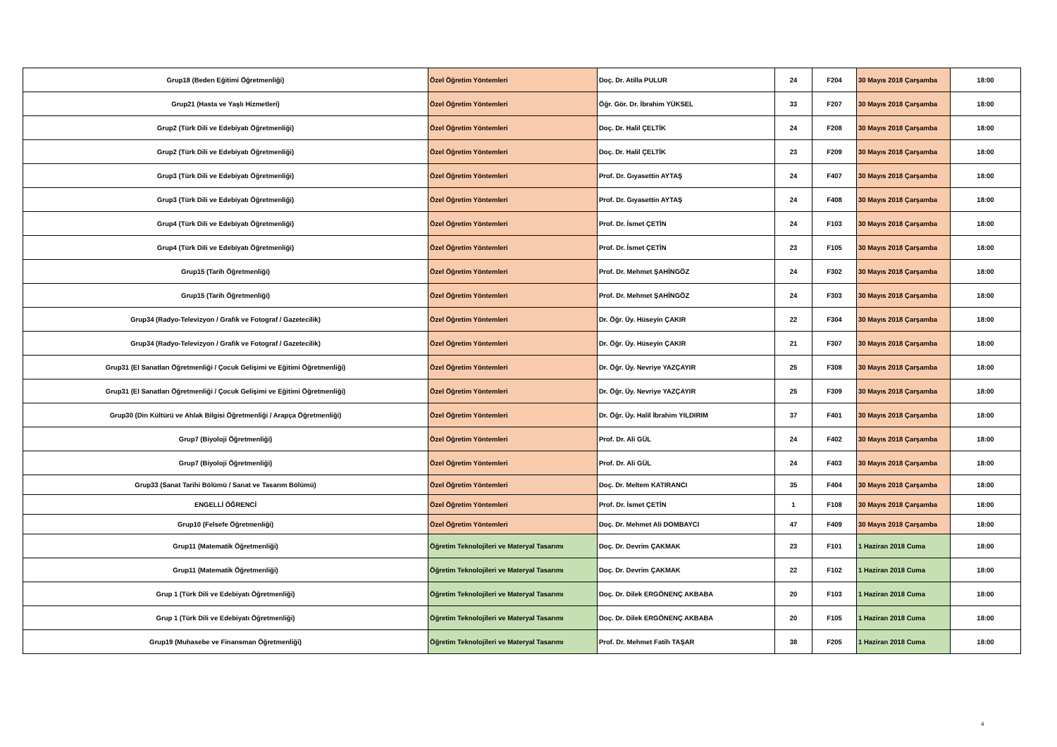| Grup18 (Beden Eğitimi Öğretmenliği) | Özel Öğretim Yöntemleri | Doç. Dr. Atilla PULUR | 24 | F204 | 30 Mayıs 2018 Çarşamba | 18:00 |
| Grup21 (Hasta ve Yaşlı Hizmetleri) | Özel Öğretim Yöntemleri | Öğr. Gör. Dr. İbrahim YÜKSEL | 33 | F207 | 30 Mayıs 2018 Çarşamba | 18:00 |
| Grup2 (Türk Dili ve Edebiyatı Öğretmenliği) | Özel Öğretim Yöntemleri | Doç. Dr. Halil ÇELTİK | 24 | F208 | 30 Mayıs 2018 Çarşamba | 18:00 |
| Grup2 (Türk Dili ve Edebiyatı Öğretmenliği) | Özel Öğretim Yöntemleri | Doç. Dr. Halil ÇELTİK | 23 | F209 | 30 Mayıs 2018 Çarşamba | 18:00 |
| Grup3 (Türk Dili ve Edebiyatı Öğretmenliği) | Özel Öğretim Yöntemleri | Prof. Dr. Gıyasettin AYTAŞ | 24 | F407 | 30 Mayıs 2018 Çarşamba | 18:00 |
| Grup3 (Türk Dili ve Edebiyatı Öğretmenliği) | Özel Öğretim Yöntemleri | Prof. Dr. Gıyasettin AYTAŞ | 24 | F408 | 30 Mayıs 2018 Çarşamba | 18:00 |
| Grup4 (Türk Dili ve Edebiyatı Öğretmenliği) | Özel Öğretim Yöntemleri | Prof. Dr. İsmet ÇETİN | 24 | F103 | 30 Mayıs 2018 Çarşamba | 18:00 |
| Grup4 (Türk Dili ve Edebiyatı Öğretmenliği) | Özel Öğretim Yöntemleri | Prof. Dr. İsmet ÇETİN | 23 | F105 | 30 Mayıs 2018 Çarşamba | 18:00 |
| Grup15 (Tarih Öğretmenliği) | Özel Öğretim Yöntemleri | Prof. Dr. Mehmet ŞAHİNGÖZ | 24 | F302 | 30 Mayıs 2018 Çarşamba | 18:00 |
| Grup15 (Tarih Öğretmenliği) | Özel Öğretim Yöntemleri | Prof. Dr. Mehmet ŞAHİNGÖZ | 24 | F303 | 30 Mayıs 2018 Çarşamba | 18:00 |
| Grup34 (Radyo-Televizyon / Grafik ve Fotograf / Gazetecilik) | Özel Öğretim Yöntemleri | Dr. Öğr. Üy. Hüseyin ÇAKIR | 22 | F304 | 30 Mayıs 2018 Çarşamba | 18:00 |
| Grup34 (Radyo-Televizyon / Grafik ve Fotograf / Gazetecilik) | Özel Öğretim Yöntemleri | Dr. Öğr. Üy. Hüseyin ÇAKIR | 21 | F307 | 30 Mayıs 2018 Çarşamba | 18:00 |
| Grup31 (El Sanatları Öğretmenliği / Çocuk Gelişimi ve Eğitimi Öğretmenliği) | Özel Öğretim Yöntemleri | Dr. Öğr. Üy. Nevriye YAZÇAYIR | 25 | F308 | 30 Mayıs 2018 Çarşamba | 18:00 |
| Grup31 (El Sanatları Öğretmenliği / Çocuk Gelişimi ve Eğitimi Öğretmenliği) | Özel Öğretim Yöntemleri | Dr. Öğr. Üy. Nevriye YAZÇAYIR | 25 | F309 | 30 Mayıs 2018 Çarşamba | 18:00 |
| Grup30 (Din Kültürü ve Ahlak Bilgisi Öğretmenliği / Arapça Öğretmenliği) | Özel Öğretim Yöntemleri | Dr. Öğr. Üy. Halil İbrahim YILDIRIM | 37 | F401 | 30 Mayıs 2018 Çarşamba | 18:00 |
| Grup7 (Biyoloji Öğretmenliği) | Özel Öğretim Yöntemleri | Prof. Dr. Ali GÜL | 24 | F402 | 30 Mayıs 2018 Çarşamba | 18:00 |
| Grup7 (Biyoloji Öğretmenliği) | Özel Öğretim Yöntemleri | Prof. Dr. Ali GÜL | 24 | F403 | 30 Mayıs 2018 Çarşamba | 18:00 |
| Grup33 (Sanat Tarihi Bölümü / Sanat ve Tasarım Bölümü) | Özel Öğretim Yöntemleri | Doç. Dr. Meltem KATIRANCI | 35 | F404 | 30 Mayıs 2018 Çarşamba | 18:00 |
| ENGELLİ ÖĞRENCİ | Özel Öğretim Yöntemleri | Prof. Dr. İsmet ÇETİN | 1 | F108 | 30 Mayıs 2018 Çarşamba | 18:00 |
| Grup10 (Felsefe Öğretmenliği) | Özel Öğretim Yöntemleri | Doç. Dr. Mehmet Ali DOMBAYCI | 47 | F409 | 30 Mayıs 2018 Çarşamba | 18:00 |
| Grup11 (Matematik Öğretmenliği) | Öğretim Teknolojileri ve Materyal Tasarımı | Doç. Dr. Devrim ÇAKMAK | 23 | F101 | 1 Haziran 2018 Cuma | 18:00 |
| Grup11 (Matematik Öğretmenliği) | Öğretim Teknolojileri ve Materyal Tasarımı | Doç. Dr. Devrim ÇAKMAK | 22 | F102 | 1 Haziran 2018 Cuma | 18:00 |
| Grup 1 (Türk Dili ve Edebiyatı Öğretmenliği) | Öğretim Teknolojileri ve Materyal Tasarımı | Doç. Dr. Dilek ERGÖNENÇ AKBABA | 20 | F103 | 1 Haziran 2018 Cuma | 18:00 |
| Grup 1 (Türk Dili ve Edebiyatı Öğretmenliği) | Öğretim Teknolojileri ve Materyal Tasarımı | Doç. Dr. Dilek ERGÖNENÇ AKBABA | 20 | F105 | 1 Haziran 2018 Cuma | 18:00 |
| Grup19 (Muhasebe ve Finansman Öğretmenliği) | Öğretim Teknolojileri ve Materyal Tasarımı | Prof. Dr. Mehmet Fatih TAŞAR | 38 | F205 | 1 Haziran 2018 Cuma | 18:00 |
4